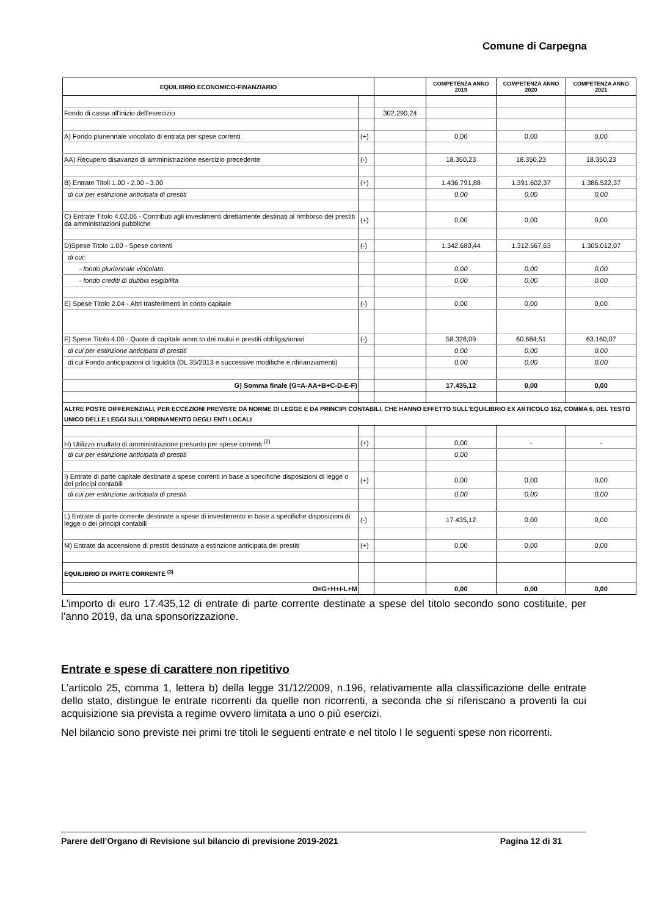Comune di Carpegna
| EQUILIBRIO ECONOMICO-FINANZIARIO | | | COMPETENZA ANNO 2019 | COMPETENZA ANNO 2020 | COMPETENZA ANNO 2021 |
| --- | --- | --- | --- | --- | --- |
| Fondo di cassa all'inizio dell'esercizio | | 302.290,24 | | | |
| A) Fondo pluriennale vincolato di entrata per spese correnti | (+) | | 0,00 | 0,00 | 0,00 |
| AA) Recupero disavanzo di amministrazione esercizio precedente | (-) | | 18.350,23 | 18.350,23 | 18.350,23 |
| B) Entrate Titoli 1.00 - 2.00 - 3.00 | (+) | | 1.436.791,88 | 1.391.602,37 | 1.386.522,37 |
| di cui per estinzione anticipata di prestiti | | | 0,00 | 0,00 | 0,00 |
| C) Entrate Titolo 4.02.06 - Contributi agli investimenti direttamente destinati al rimborso dei prestiti da amministrazioni pubbliche | (+) | | 0,00 | 0,00 | 0,00 |
| D)Spese Titolo 1.00 - Spese correnti | (-) | | 1.342.680,44 | 1.312.567,63 | 1.305.012,07 |
| di cui: | | | | | |
| - fondo pluriennale vincolato | | | 0,00 | 0,00 | 0,00 |
| - fondo crediti di dubbia esigibilità | | | 0,00 | 0,00 | 0,00 |
| E) Spese Titolo 2.04 - Altri trasferimenti in conto capitale | (-) | | 0,00 | 0,00 | 0,00 |
| F) Spese Titolo 4.00 - Quote di capitale amm.to dei mutui e prestiti obbligazionari | (-) | | 58.326,09 | 60.684,51 | 63.160,07 |
| di cui per estinzione anticipata di prestiti | | | 0,00 | 0,00 | 0,00 |
| di cui Fondo anticipazioni di liquidità (DL 35/2013 e successive modifiche e rifinanziamenti) | | | 0,00 | 0,00 | 0,00 |
| G) Somma finale (G=A-AA+B+C-D-E-F) | | | 17.435,12 | 0,00 | 0,00 |
| ALTRE POSTE DIFFERENZIALI, PER ECCEZIONI PREVISTE DA NORME DI LEGGE E DA PRINCIPI CONTABILI, CHE HANNO EFFETTO SULL'EQUILIBRIO EX ARTICOLO 162, COMMA 6, DEL TESTO UNICO DELLE LEGGI SULL'ORDINAMENTO DEGLI ENTI LOCALI | | | | | |
| H) Utilizzo risultato di amministrazione presunto per spese correnti <sup>(2)</sup> | (+) | | 0,00 | - | - |
| di cui per estinzione anticipata di prestiti | | | 0,00 | | |
| I) Entrate di parte capitale destinate a spese correnti in base a specifiche disposizioni di legge o dei principi contabili | (+) | | 0,00 | 0,00 | 0,00 |
| di cui per estinzione anticipata di prestiti | | | 0,00 | 0,00 | 0,00 |
| L) Entrate di parte corrente destinate a spese di investimento in base a specifiche disposizioni di legge o dei principi contabili | (-) | | 17.435,12 | 0,00 | 0,00 |
| M) Entrate da accensione di prestiti destinate a estinzione anticipata dei prestiti | (+) | | 0,00 | 0,00 | 0,00 |
| EQUILIBRIO DI PARTE CORRENTE <sup>(3)</sup> | | | | | |
| O=G+H+I-L+M | | | 0,00 | 0,00 | 0,00 |
L’importo di euro 17.435,12 di entrate di parte corrente destinate a spese del titolo secondo sono costituite, per l’anno 2019, da una sponsorizzazione.
Entrate e spese di carattere non ripetitivo
L’articolo 25, comma 1, lettera b) della legge 31/12/2009, n.196, relativamente alla classificazione delle entrate dello stato, distingue le entrate ricorrenti da quelle non ricorrenti, a seconda che si riferiscano a proventi la cui acquisizione sia prevista a regime ovvero limitata a uno o più esercizi.
Nel bilancio sono previste nei primi tre titoli le seguenti entrate e nel titolo I le seguenti spese non ricorrenti.
Parere dell’Organo di Revisione sul bilancio di previsione 2019-2021 Pagina 12 di 31